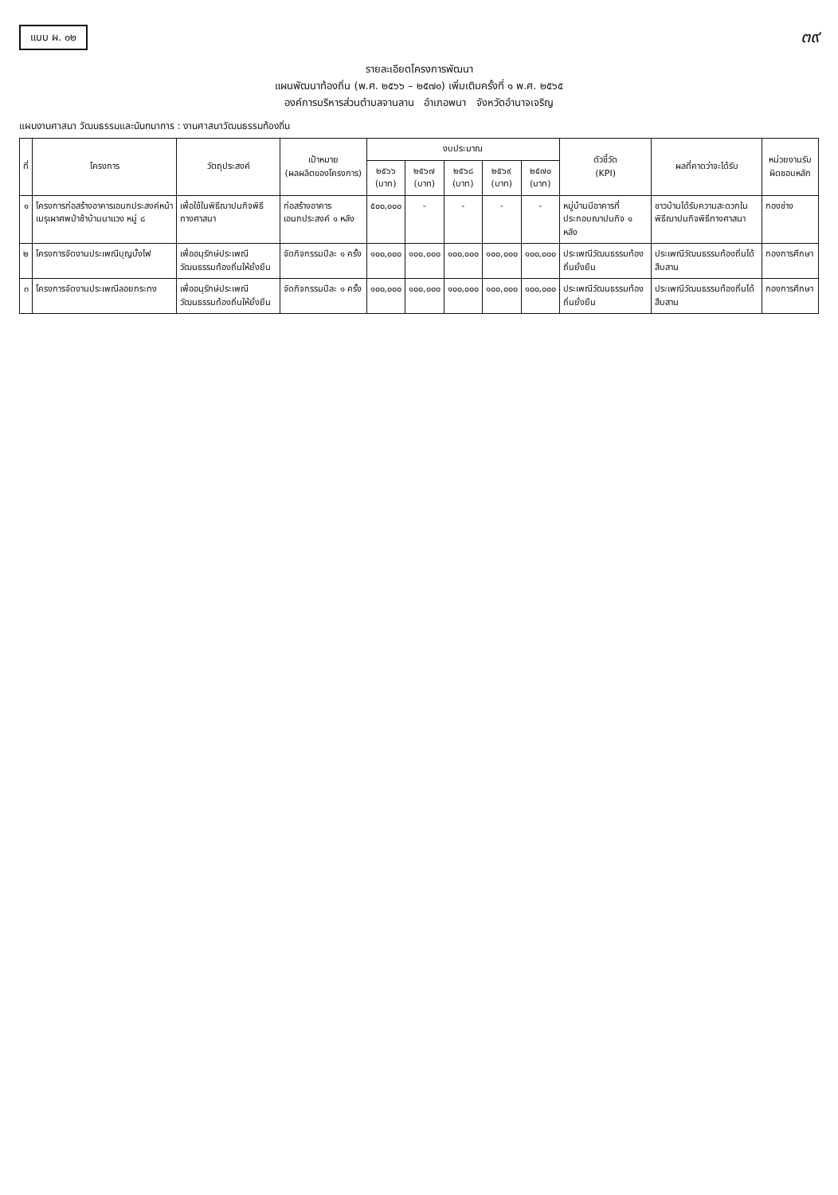แบบ ผ. ๐๒
๓๙
รายละเอียดโครงการพัฒนา
แผนพัฒนาท้องถิ่น (พ.ศ. ๒๕๖๖ – ๒๕๗๐) เพิ่มเติมครั้งที่ ๑ พ.ศ. ๒๕๖๕
องค์การบริหารส่วนตำบลจานลาน อำเภอพนา จังหวัดอำนาจเจริญ
แผนงานศาสนา วัฒนธรรมและนันทนาการ : งานศาสนาวัฒนธรรมท้องถิ่น
| ที่ | โครงการ | วัตถุประสงค์ | เป้าหมาย (ผลผลิตของโครงการ) | งบประมาณ | | | | | ตัวชี้วัด (KPI) | ผลที่คาดว่าจะได้รับ | หน่วยงานรับผิดชอบหลัก |
| --- | --- | --- | --- | --- | --- | --- | --- | --- | --- | --- | --- |
| | | | | ๒๕๖๖ (บาท) | ๒๕๖๗ (บาท) | ๒๕๖๘ (บาท) | ๒๕๖๙ (บาท) | ๒๕๗๐ (บาท) | | | |
| ๑ | โครงการก่อสร้างอาคารเอนกประสงค์หน้าเมรุเผาศพป่าช้าบ้านนาแวง หมู่ ๘ | เพื่อใช้ในพิธีฌาปนกิจพิธีทางศาสนา | ก่อสร้างอาคารเอนกประสงค์ ๑ หลัง | ๕๐๐,๐๐๐ | - | - | - | - | หมู่บ้านมีอาคารที่ประกอบฌาปนกิจ ๑ หลัง | ชาวบ้านได้รับความสะดวกในพิธีฌาปนกิจพิธีทางศาสนา | กองช่าง |
| ๒ | โครงการจัดงานประเพณีบุญบั้งไฟ | เพื่ออนุรักษ์ประเพณีวัฒนธรรมท้องถิ่นให้ยั่งยืน | จัดกิจกรรมปีละ ๑ ครั้ง | ๑๐๐,๐๐๐ | ๑๐๐,๐๐๐ | ๑๐๐,๐๐๐ | ๑๐๐,๐๐๐ | ๑๐๐,๐๐๐ | ประเพณีวัฒนธรรมท้องถิ่นยั่งยืน | ประเพณีวัฒนธรรมท้องถิ่นได้สืบสาน | กองการศึกษา |
| ๓ | โครงการจัดงานประเพณีลอยกระทง | เพื่ออนุรักษ์ประเพณีวัฒนธรรมท้องถิ่นให้ยั่งยืน | จัดกิจกรรมปีละ ๑ ครั้ง | ๑๐๐,๐๐๐ | ๑๐๐,๐๐๐ | ๑๐๐,๐๐๐ | ๑๐๐,๐๐๐ | ๑๐๐,๐๐๐ | ประเพณีวัฒนธรรมท้องถิ่นยั่งยืน | ประเพณีวัฒนธรรมท้องถิ่นได้สืบสาน | กองการศึกษา |